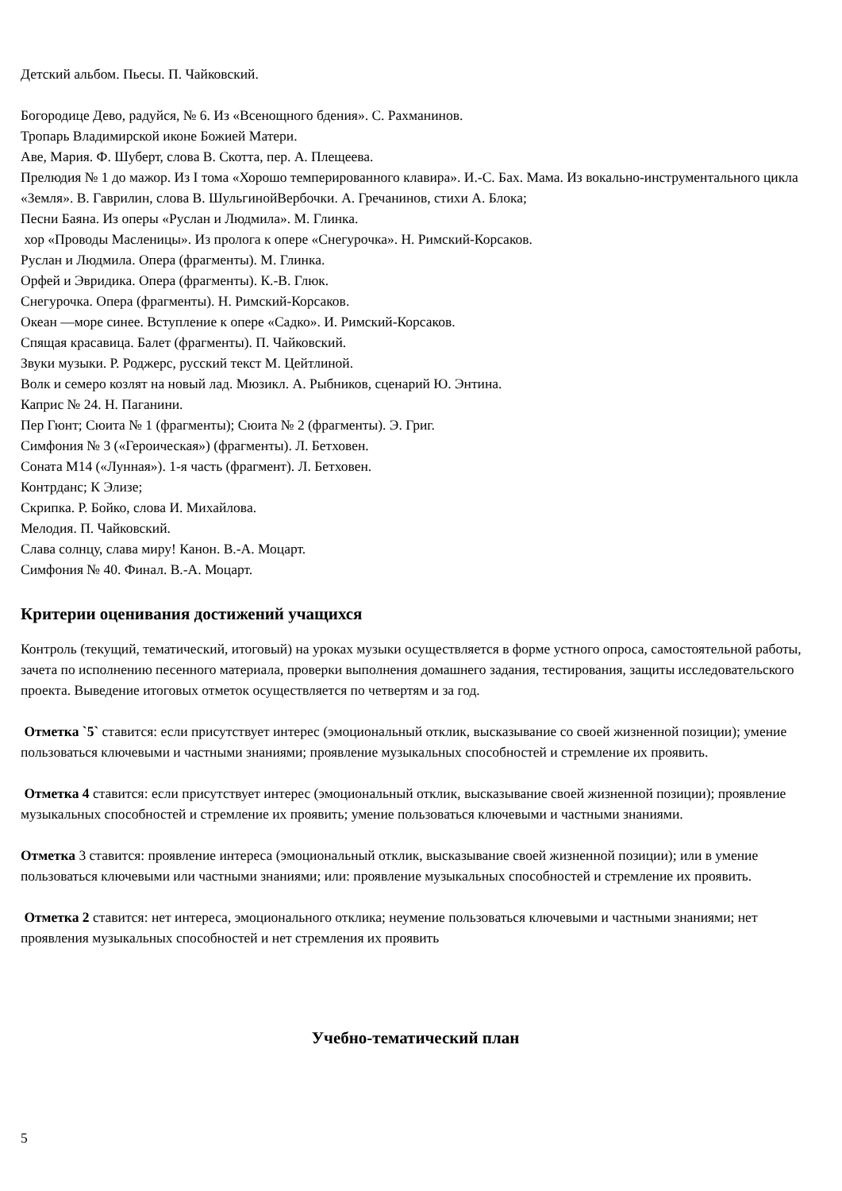Детский альбом. Пьесы. П. Чайковский.
Богородице Дево, радуйся, № 6. Из «Всенощного бдения». С. Рахманинов.
Тропарь Владимирской иконе Божией Матери.
Аве, Мария. Ф. Шуберт, слова В. Скотта, пер. А. Плещеева.
Прелюдия № 1 до мажор. Из I тома «Хорошо темперированного клавира». И.-С. Бах. Мама. Из вокально-инструментального цикла «Земля». В. Гаврилин, слова В. ШульгинойВербочки. А. Гречанинов, стихи А. Блока;
Песни Баяна. Из оперы «Руслан и Людмила». М. Глинка.
хор «Проводы Масленицы». Из пролога к опере «Снегурочка». Н. Римский-Корсаков.
Руслан и Людмила. Опера (фрагменты). М. Глинка.
Орфей и Эвридика. Опера (фрагменты). К.-В. Глюк.
Снегурочка. Опера (фрагменты). Н. Римский-Корсаков.
Океан —море синее. Вступление к опере «Садко». И. Римский-Корсаков.
Спящая красавица. Балет (фрагменты). П. Чайковский.
Звуки музыки. Р. Роджерс, русский текст М. Цейтлиной.
Волк и семеро козлят на новый лад. Мюзикл. А. Рыбников, сценарий Ю. Энтина.
Каприс № 24. Н. Паганини.
Пер Гюнт; Сюита № 1 (фрагменты); Сюита № 2 (фрагменты). Э. Григ.
Симфония № 3 («Героическая») (фрагменты). Л. Бетховен.
Соната М14 («Лунная»). 1-я часть (фрагмент). Л. Бетховен.
Контрданс; К Элизе;
Скрипка. Р. Бойко, слова И. Михайлова.
Мелодия. П. Чайковский.
Слава солнцу, слава миру! Канон. В.-А. Моцарт.
Симфония № 40. Финал. В.-А. Моцарт.
Критерии оценивания достижений учащихся
Контроль (текущий, тематический, итоговый) на уроках музыки осуществляется в форме устного опроса, самостоятельной работы, зачета по исполнению песенного материала, проверки выполнения домашнего задания, тестирования, защиты исследовательского проекта. Выведение итоговых отметок осуществляется по четвертям и за год.
Отметка `5` ставится: если присутствует интерес (эмоциональный отклик, высказывание со своей жизненной позиции); умение пользоваться ключевыми и частными знаниями; проявление музыкальных способностей и стремление их проявить.
Отметка 4 ставится: если присутствует интерес (эмоциональный отклик, высказывание своей жизненной позиции); проявление музыкальных способностей и стремление их проявить; умение пользоваться ключевыми и частными знаниями.
Отметка 3 ставится: проявление интереса (эмоциональный отклик, высказывание своей жизненной позиции); или в умение пользоваться ключевыми или частными знаниями; или: проявление музыкальных способностей и стремление их проявить.
Отметка 2 ставится: нет интереса, эмоционального отклика; неумение пользоваться ключевыми и частными знаниями; нет проявления музыкальных способностей и нет стремления их проявить
Учебно-тематический план
5